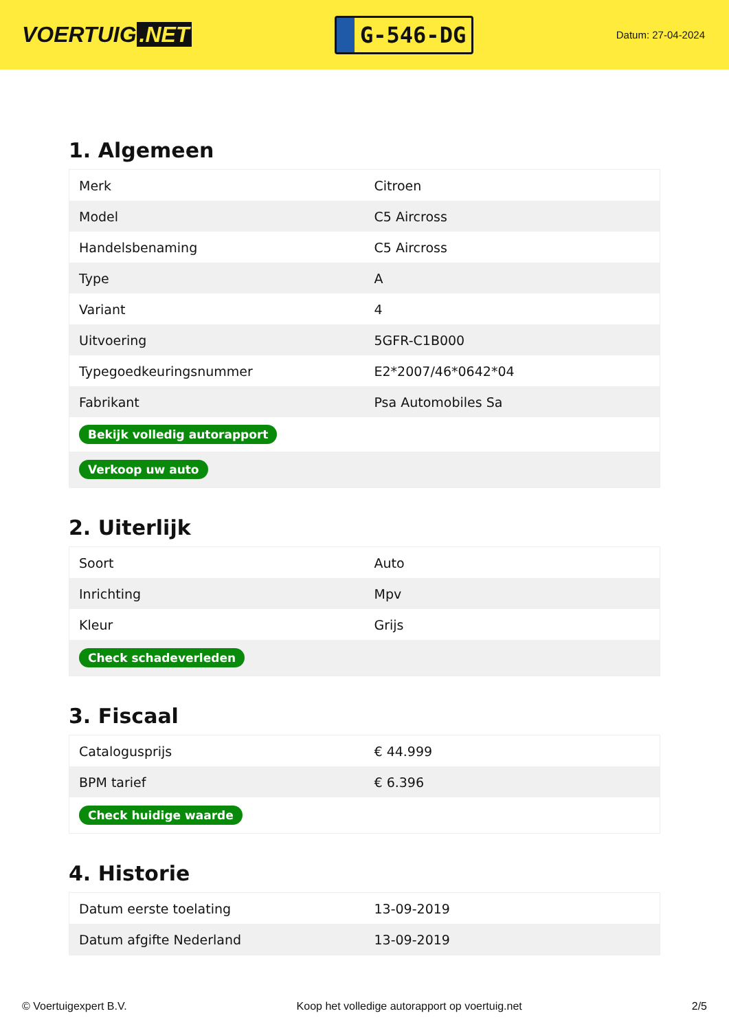VOERTUIG.NET
G-546-DG
Datum: 27-04-2024
1. Algemeen
| Merk | Citroen |
| Model | C5 Aircross |
| Handelsbenaming | C5 Aircross |
| Type | A |
| Variant | 4 |
| Uitvoering | 5GFR-C1B000 |
| Typegoedkeuringsnummer | E2*2007/46*0642*04 |
| Fabrikant | Psa Automobiles Sa |
| Bekijk volledig autorapport | |
| Verkoop uw auto | |
2. Uiterlijk
| Soort | Auto |
| Inrichting | Mpv |
| Kleur | Grijs |
| Check schadeverleden | |
3. Fiscaal
| Catalogusprijs | € 44.999 |
| BPM tarief | € 6.396 |
| Check huidige waarde | |
4. Historie
| Datum eerste toelating | 13-09-2019 |
| Datum afgifte Nederland | 13-09-2019 |
© Voertuigexpert B.V. Koop het volledige autorapport op voertuig.net 2/5